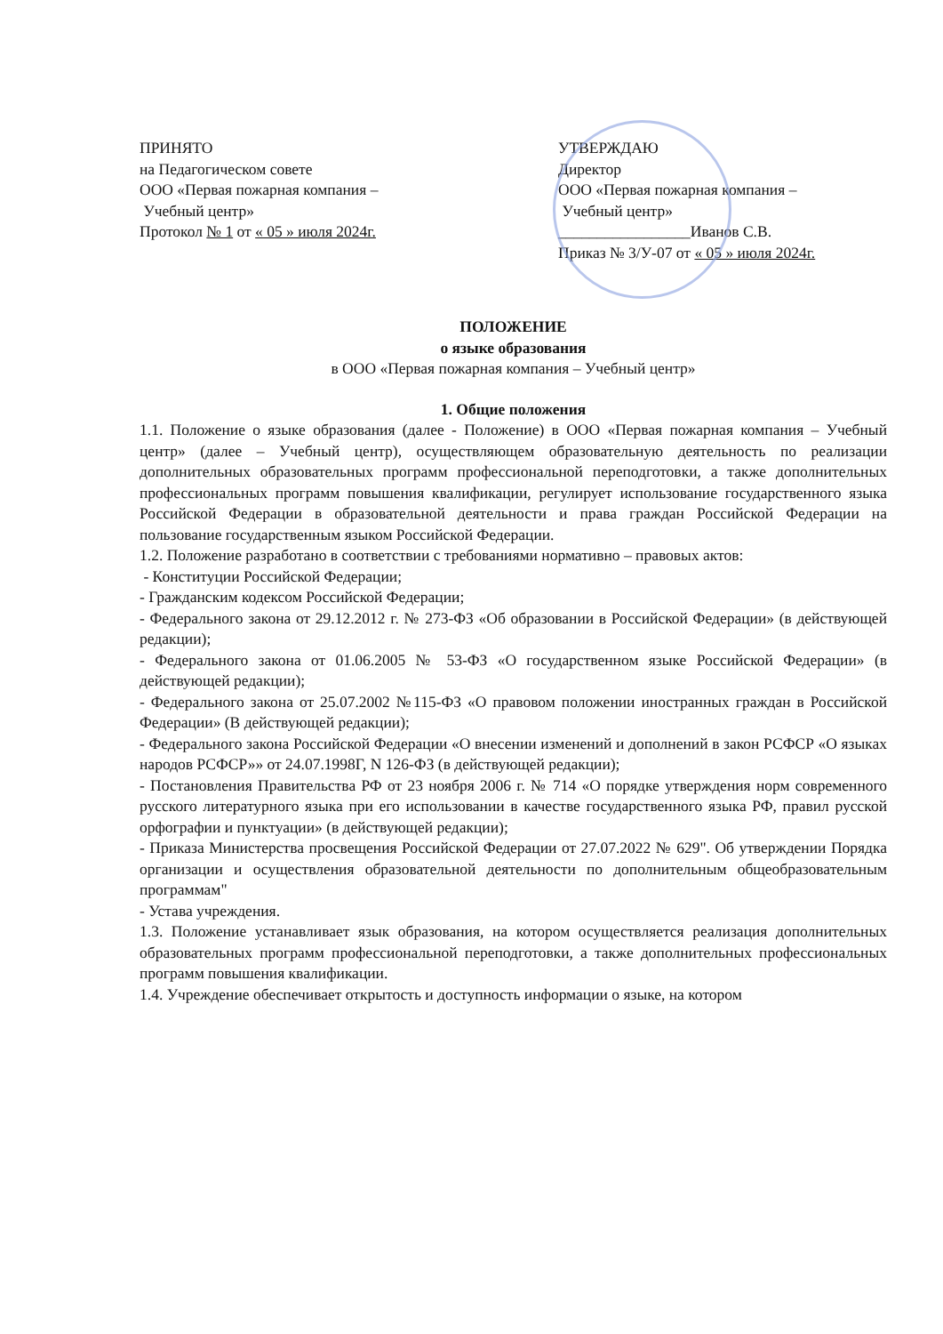ПРИНЯТО
на Педагогическом совете
ООО «Первая пожарная компания –
Учебный центр»
Протокол № 1 от « 05 » июля 2024г.
УТВЕРЖДАЮ
Директор
ООО «Первая пожарная компания –
Учебный центр»
_________________Иванов С.В.
Приказ № 3/У-07 от « 05 » июля 2024г.
ПОЛОЖЕНИЕ
о языке образования
в ООО «Первая пожарная компания – Учебный центр»
1. Общие положения
1.1. Положение о языке образования (далее - Положение) в ООО «Первая пожарная компания – Учебный центр» (далее – Учебный центр), осуществляющем образовательную деятельность по реализации дополнительных образовательных программ профессиональной переподготовки, а также дополнительных профессиональных программ повышения квалификации, регулирует использование государственного языка Российской Федерации в образовательной деятельности и права граждан Российской Федерации на пользование государственным языком Российской Федерации.
1.2. Положение разработано в соответствии с требованиями нормативно – правовых актов:
- Конституции Российской Федерации;
- Гражданским кодексом Российской Федерации;
- Федерального закона от 29.12.2012 г. № 273-ФЗ «Об образовании в Российской Федерации» (в действующей редакции);
- Федерального закона от 01.06.2005 № 53-ФЗ «О государственном языке Российской Федерации» (в действующей редакции);
- Федерального закона от 25.07.2002 №115-ФЗ «О правовом положении иностранных граждан в Российской Федерации» (В действующей редакции);
- Федерального закона Российской Федерации «О внесении изменений и дополнений в закон РСФСР «О языках народов РСФСР»» от 24.07.1998Г, N 126-ФЗ (в действующей редакции);
- Постановления Правительства РФ от 23 ноября 2006 г. № 714 «О порядке утверждения норм современного русского литературного языка при его использовании в качестве государственного языка РФ, правил русской орфографии и пунктуации» (в действующей редакции);
- Приказа Министерства просвещения Российской Федерации от 27.07.2022 № 629". Об утверждении Порядка организации и осуществления образовательной деятельности по дополнительным общеобразовательным программам"
- Устава учреждения.
1.3. Положение устанавливает язык образования, на котором осуществляется реализация дополнительных образовательных программ профессиональной переподготовки, а также дополнительных профессиональных программ повышения квалификации.
1.4. Учреждение обеспечивает открытость и доступность информации о языке, на котором